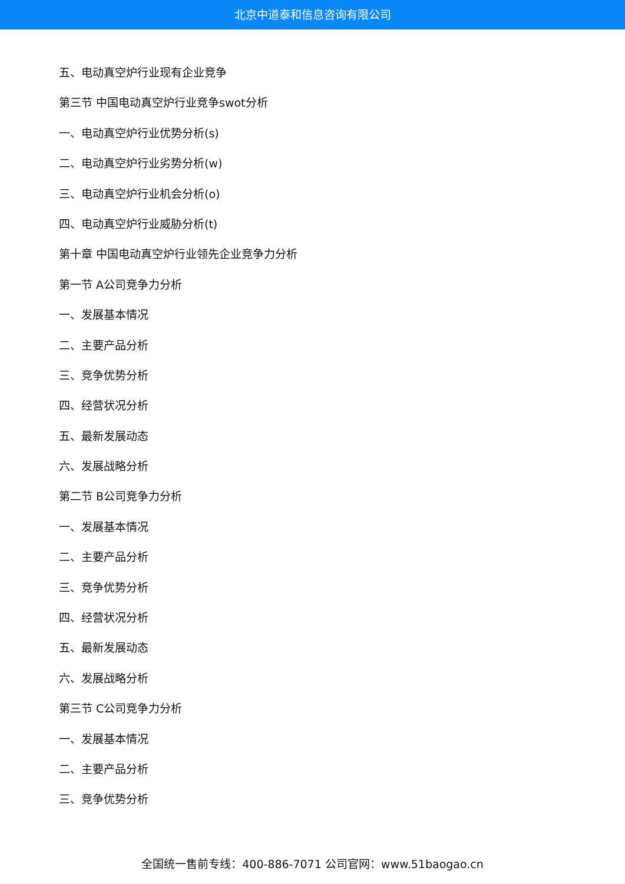北京中道泰和信息咨询有限公司
五、电动真空炉行业现有企业竞争
第三节 中国电动真空炉行业竞争swot分析
一、电动真空炉行业优势分析(s)
二、电动真空炉行业劣势分析(w)
三、电动真空炉行业机会分析(o)
四、电动真空炉行业威胁分析(t)
第十章 中国电动真空炉行业领先企业竞争力分析
第一节 A公司竞争力分析
一、发展基本情况
二、主要产品分析
三、竞争优势分析
四、经营状况分析
五、最新发展动态
六、发展战略分析
第二节 B公司竞争力分析
一、发展基本情况
二、主要产品分析
三、竞争优势分析
四、经营状况分析
五、最新发展动态
六、发展战略分析
第三节 C公司竞争力分析
一、发展基本情况
二、主要产品分析
三、竞争优势分析
全国统一售前专线：400-886-7071 公司官网：www.51baogao.cn